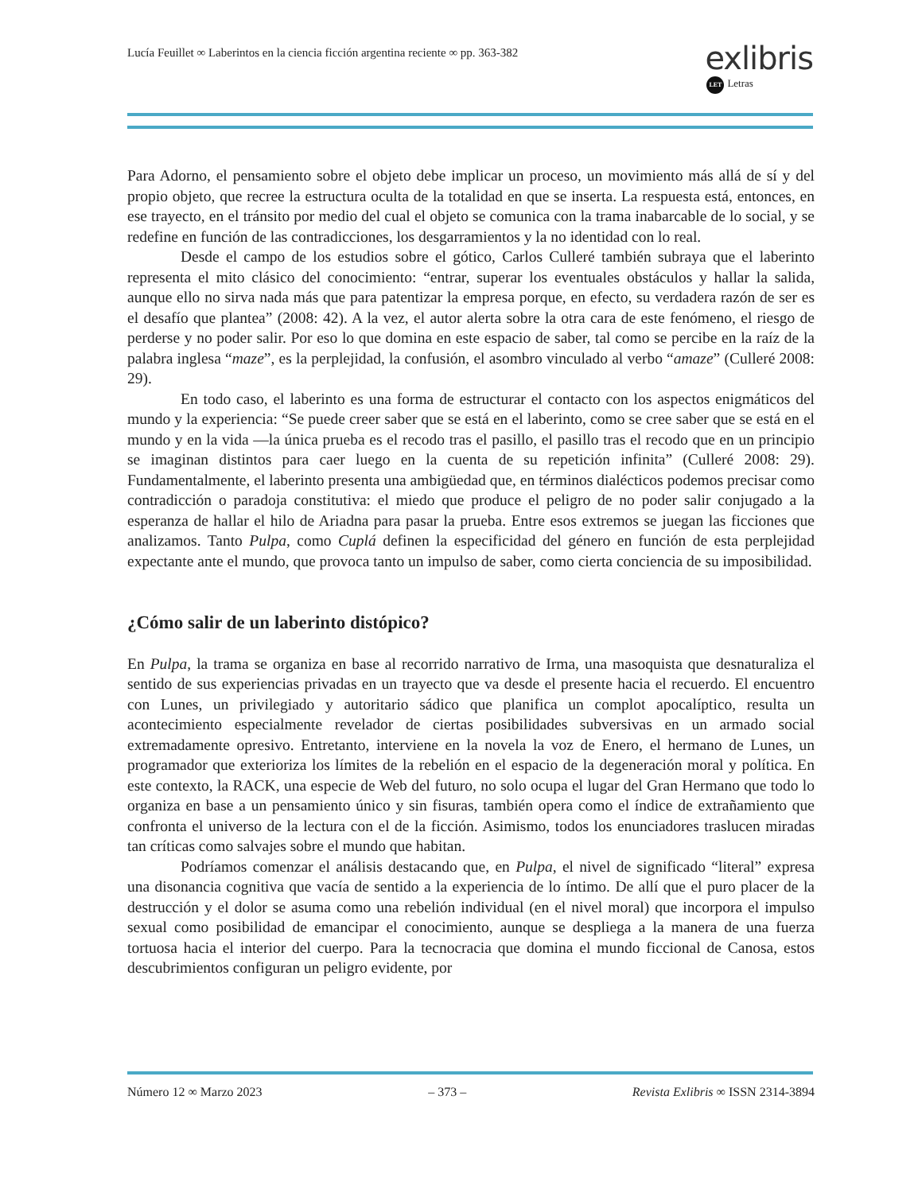Lucía Feuillet ∞ Laberintos en la ciencia ficción argentina reciente ∞ pp. 363-382
exlibris
LET Letras
Para Adorno, el pensamiento sobre el objeto debe implicar un proceso, un movimiento más allá de sí y del propio objeto, que recree la estructura oculta de la totalidad en que se inserta. La respuesta está, entonces, en ese trayecto, en el tránsito por medio del cual el objeto se comunica con la trama inabarcable de lo social, y se redefine en función de las contradicciones, los desgarramientos y la no identidad con lo real.
Desde el campo de los estudios sobre el gótico, Carlos Culleré también subraya que el laberinto representa el mito clásico del conocimiento: “entrar, superar los eventuales obstáculos y hallar la salida, aunque ello no sirva nada más que para patentizar la empresa porque, en efecto, su verdadera razón de ser es el desafío que plantea” (2008: 42). A la vez, el autor alerta sobre la otra cara de este fenómeno, el riesgo de perderse y no poder salir. Por eso lo que domina en este espacio de saber, tal como se percibe en la raíz de la palabra inglesa “maze”, es la perplejidad, la confusión, el asombro vinculado al verbo “amaze” (Culleré 2008: 29).
En todo caso, el laberinto es una forma de estructurar el contacto con los aspectos enigmáticos del mundo y la experiencia: “Se puede creer saber que se está en el laberinto, como se cree saber que se está en el mundo y en la vida —la única prueba es el recodo tras el pasillo, el pasillo tras el recodo que en un principio se imaginan distintos para caer luego en la cuenta de su repetición infinita” (Culleré 2008: 29). Fundamentalmente, el laberinto presenta una ambigüedad que, en términos dialécticos podemos precisar como contradicción o paradoja constitutiva: el miedo que produce el peligro de no poder salir conjugado a la esperanza de hallar el hilo de Ariadna para pasar la prueba. Entre esos extremos se juegan las ficciones que analizamos. Tanto Pulpa, como Cuplá definen la especificidad del género en función de esta perplejidad expectante ante el mundo, que provoca tanto un impulso de saber, como cierta conciencia de su imposibilidad.
¿Cómo salir de un laberinto distópico?
En Pulpa, la trama se organiza en base al recorrido narrativo de Irma, una masoquista que desnaturaliza el sentido de sus experiencias privadas en un trayecto que va desde el presente hacia el recuerdo. El encuentro con Lunes, un privilegiado y autoritario sádico que planifica un complot apocalíptico, resulta un acontecimiento especialmente revelador de ciertas posibilidades subversivas en un armado social extremadamente opresivo. Entretanto, interviene en la novela la voz de Enero, el hermano de Lunes, un programador que exterioriza los límites de la rebelión en el espacio de la degeneración moral y política. En este contexto, la RACK, una especie de Web del futuro, no solo ocupa el lugar del Gran Hermano que todo lo organiza en base a un pensamiento único y sin fisuras, también opera como el índice de extrañamiento que confronta el universo de la lectura con el de la ficción. Asimismo, todos los enunciadores traslucen miradas tan críticas como salvajes sobre el mundo que habitan.
Podríamos comenzar el análisis destacando que, en Pulpa, el nivel de significado “literal” expresa una disonancia cognitiva que vacía de sentido a la experiencia de lo íntimo. De allí que el puro placer de la destrucción y el dolor se asuma como una rebelión individual (en el nivel moral) que incorpora el impulso sexual como posibilidad de emancipar el conocimiento, aunque se despliega a la manera de una fuerza tortuosa hacia el interior del cuerpo. Para la tecnocracia que domina el mundo ficcional de Canosa, estos descubrimientos configuran un peligro evidente, por
Número 12 ∞ Marzo 2023 – 373 – Revista Exlibris ∞ ISSN 2314-3894